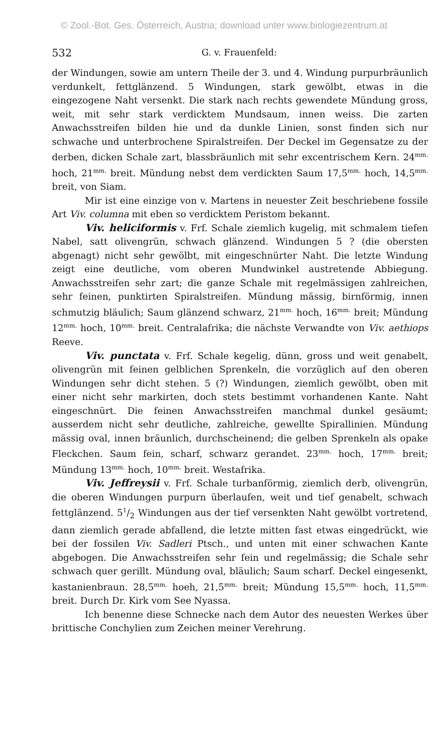© Zool.-Bot. Ges. Österreich, Austria; download unter www.biologiezentrum.at
532 G. v. Frauenfeld:
der Windungen, sowie am untern Theile der 3. und 4. Windung purpurbräunlich verdunkelt, fettglänzend. 5 Windungen, stark gewölbt, etwas in die eingezogene Naht versenkt. Die stark nach rechts gewendete Mündung gross, weit, mit sehr stark verdicktem Mundsaum, innen weiss. Die zarten Anwachsstreifen bilden hie und da dunkle Linien, sonst finden sich nur schwache und unterbrochene Spiralstreifen. Der Deckel im Gegensatze zu der derben, dicken Schale zart, blassbräunlich mit sehr excentrischem Kern. 24<sup>mm.</sup> hoch, 21<sup>mm.</sup> breit. Mündung nebst dem verdickten Saum 17,5<sup>mm.</sup> hoch, 14,5<sup>mm.</sup> breit, von Siam.
Mir ist eine einzige von v. Martens in neuester Zeit beschriebene fossile Art Viv. columna mit eben so verdicktem Peristom bekannt.
Viv. heliciformis v. Frf. Schale ziemlich kugelig, mit schmalem tiefen Nabel, satt olivengrün, schwach glänzend. Windungen 5 ? (die obersten abgenagt) nicht sehr gewölbt, mit eingeschnürter Naht. Die letzte Windung zeigt eine deutliche, vom oberen Mundwinkel austretende Abbiegung. Anwachsstreifen sehr zart; die ganze Schale mit regelmässigen zahlreichen, sehr feinen, punktirten Spiralstreifen. Mündung mässig, birnförmig, innen schmutzig bläulich; Saum glänzend schwarz, 21<sup>mm.</sup> hoch, 16<sup>mm.</sup> breit; Mündung 12<sup>mm.</sup> hoch, 10<sup>mm.</sup> breit. Centralafrika; die nächste Verwandte von Viv. aethiops Reeve.
Viv. punctata v. Frf. Schale kegelig, dünn, gross und weit genabelt, olivengrün mit feinen gelblichen Sprenkeln, die vorzüglich auf den oberen Windungen sehr dicht stehen. 5 (?) Windungen, ziemlich gewölbt, oben mit einer nicht sehr markirten, doch stets bestimmt vorhandenen Kante. Naht eingeschnürt. Die feinen Anwachsstreifen manchmal dunkel gesäumt; ausserdem nicht sehr deutliche, zahlreiche, gewellte Spirallinien. Mündung mässig oval, innen bräunlich, durchscheinend; die gelben Sprenkeln als opake Fleckchen. Saum fein, scharf, schwarz gerandet. 23<sup>mm.</sup> hoch, 17<sup>mm.</sup> breit; Mündung 13<sup>mm.</sup> hoch, 10<sup>mm.</sup> breit. Westafrika.
Viv. Jeffreysii v. Frf. Schale turbanförmig, ziemlich derb, olivengrün, die oberen Windungen purpurn überlaufen, weit und tief genabelt, schwach fettglänzend. 51/2 Windungen aus der tief versenkten Naht gewölbt vortretend, dann ziemlich gerade abfallend, die letzte mitten fast etwas eingedrückt, wie bei der fossilen Viv. Sadleri Ptsch., und unten mit einer schwachen Kante abgebogen. Die Anwachsstreifen sehr fein und regelmässig; die Schale sehr schwach quer gerillt. Mündung oval, bläulich; Saum scharf. Deckel eingesenkt, kastanienbraun. 28,5<sup>mm.</sup> hoeh, 21,5<sup>mm.</sup> breit; Mündung 15,5<sup>mm.</sup> hoch, 11,5<sup>mm.</sup> breit. Durch Dr. Kirk vom See Nyassa.
Ich benenne diese Schnecke nach dem Autor des neuesten Werkes über brittische Conchylien zum Zeichen meiner Verehrung.